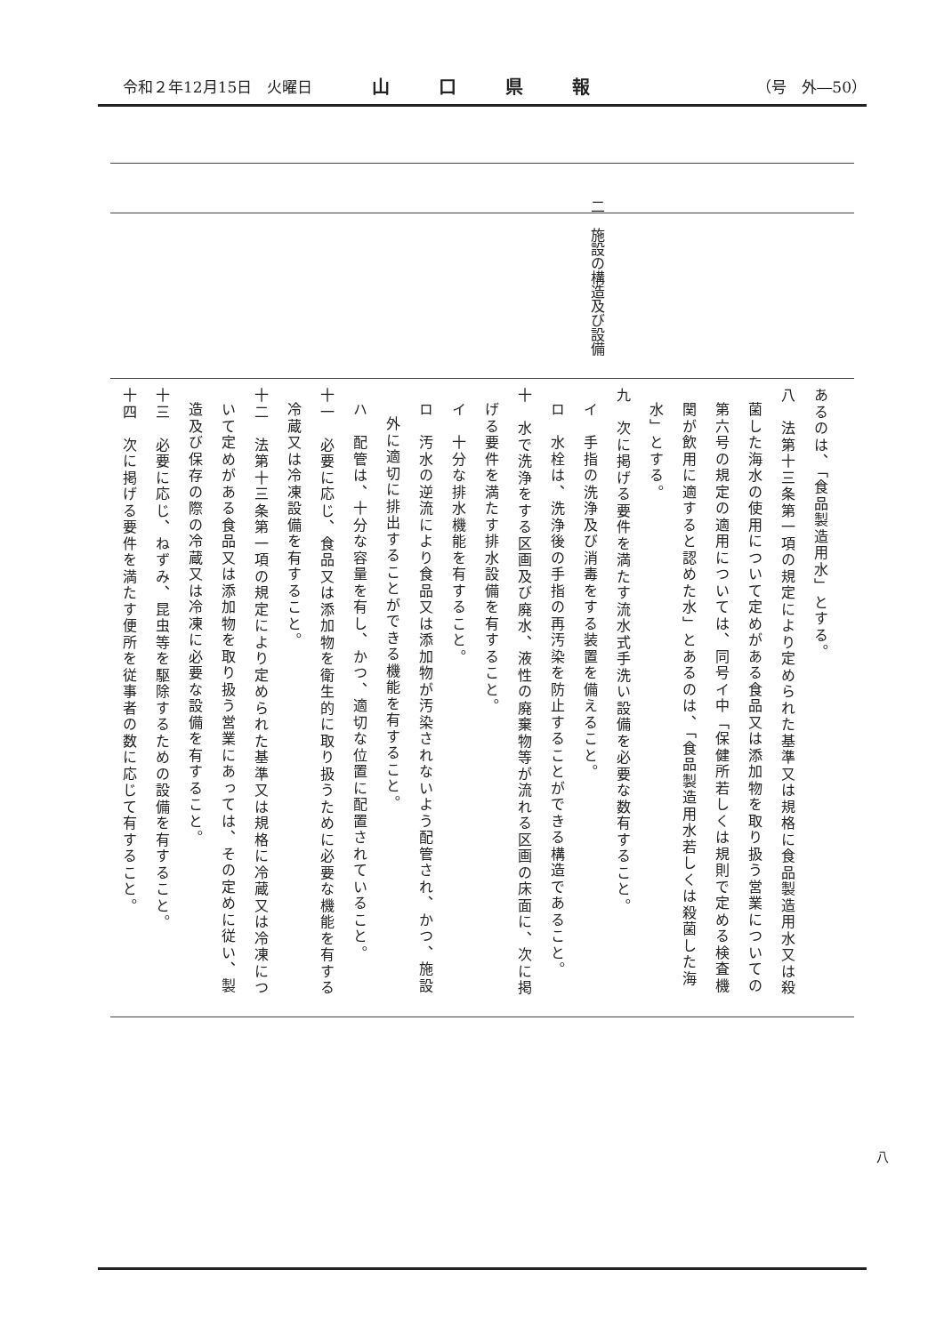令和２年12月15日　火曜日 山口県報 （号　外―50）
二　施設の構造及び設備
あるのは、「食品製造用水」とする。
八　法第十三条第一項の規定により定められた基準又は規格に食品製造用水又は殺菌した海水の使用について定めがある食品又は添加物を取り扱う営業についての第六号の規定の適用については、同号イ中「保健所若しくは規則で定める検査機関が飲用に適すると認めた水」とあるのは、「食品製造用水若しくは殺菌した海水」とする。
九　次に掲げる要件を満たす流水式手洗い設備を必要な数有すること。
イ　手指の洗浄及び消毒をする装置を備えること。
ロ　水栓は、洗浄後の手指の再汚染を防止することができる構造であること。
十　水で洗浄をする区画及び廃水、液性の廃棄物等が流れる区画の床面に、次に掲げる要件を満たす排水設備を有すること。
イ　十分な排水機能を有すること。
ロ　汚水の逆流により食品又は添加物が汚染されないよう配管され、かつ、施設外に適切に排出することができる機能を有すること。
ハ　配管は、十分な容量を有し、かつ、適切な位置に配置されていること。
十一　必要に応じ、食品又は添加物を衛生的に取り扱うために必要な機能を有する冷蔵又は冷凍設備を有すること。
十二　法第十三条第一項の規定により定められた基準又は規格に冷蔵又は冷凍について定めがある食品又は添加物を取り扱う営業にあっては、その定めに従い、製造及び保存の際の冷蔵又は冷凍に必要な設備を有すること。
十三　必要に応じ、ねずみ、昆虫等を駆除するための設備を有すること。
十四　次に掲げる要件を満たす便所を従事者の数に応じて有すること。
八